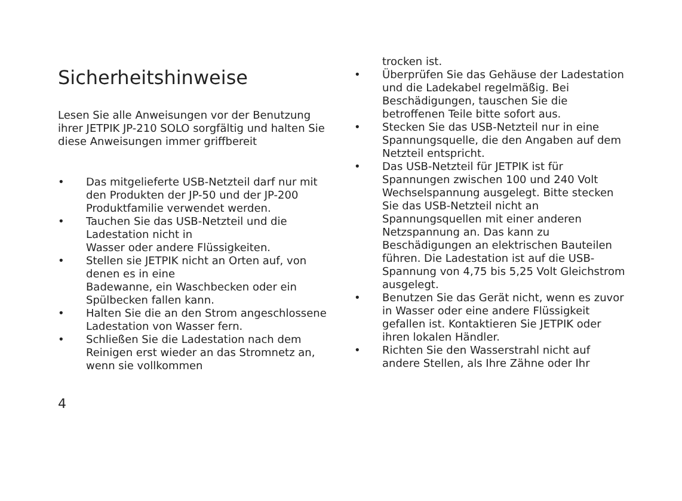Sicherheitshinweise
Lesen Sie alle Anweisungen vor der Benutzung ihrer JETPIK JP-210 SOLO sorgfältig und halten Sie diese Anweisungen immer griffbereit
• Das mitgelieferte USB-Netzteil darf nur mit den Produkten der JP-50 und der JP-200 Produktfamilie verwendet werden.
• Tauchen Sie das USB-Netzteil und die Ladestation nicht in
Wasser oder andere Flüssigkeiten.
• Stellen sie JETPIK nicht an Orten auf, von denen es in eine
Badewanne, ein Waschbecken oder ein Spülbecken fallen kann.
• Halten Sie die an den Strom angeschlossene Ladestation von Wasser fern.
• Schließen Sie die Ladestation nach dem Reinigen erst wieder an das Stromnetz an, wenn sie vollkommen
trocken ist.
• Überprüfen Sie das Gehäuse der Ladestation und die Ladekabel regelmäßig. Bei Beschädigungen, tauschen Sie die betroffenen Teile bitte sofort aus.
• Stecken Sie das USB-Netzteil nur in eine Spannungsquelle, die den Angaben auf dem Netzteil entspricht.
• Das USB-Netzteil für JETPIK ist für Spannungen zwischen 100 und 240 Volt Wechselspannung ausgelegt. Bitte stecken Sie das USB-Netzteil nicht an Spannungsquellen mit einer anderen Netzspannung an. Das kann zu Beschädigungen an elektrischen Bauteilen führen. Die Ladestation ist auf die USB-Spannung von 4,75 bis 5,25 Volt Gleichstrom ausgelegt.
• Benutzen Sie das Gerät nicht, wenn es zuvor in Wasser oder eine andere Flüssigkeit gefallen ist. Kontaktieren Sie JETPIK oder ihren lokalen Händler.
• Richten Sie den Wasserstrahl nicht auf andere Stellen, als Ihre Zähne oder Ihr
4